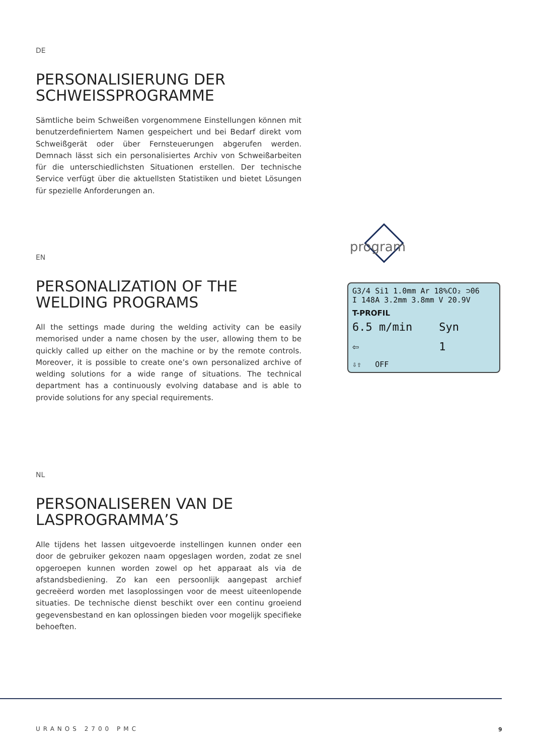DE
PERSONALISIERUNG DER SCHWEISSPROGRAMME
Sämtliche beim Schweißen vorgenommene Einstellungen können mit benutzerdefiniertem Namen gespeichert und bei Bedarf direkt vom Schweißgerät oder über Fernsteuerungen abgerufen werden. Demnach lässt sich ein personalisiertes Archiv von Schweißarbeiten für die unterschiedlichsten Situationen erstellen. Der technische Service verfügt über die aktuellsten Statistiken und bietet Lösungen für spezielle Anforderungen an.
EN
PERSONALIZATION OF THE WELDING PROGRAMS
All the settings made during the welding activity can be easily memorised under a name chosen by the user, allowing them to be quickly called up either on the machine or by the remote controls. Moreover, it is possible to create one’s own personalized archive of welding solutions for a wide range of situations. The technical department has a continuously evolving database and is able to provide solutions for any special requirements.
program
G3/4 Si1 1.0mm Ar 18%CO₂ ⊃06
I 148A 3.2mm 3.8mm V 20.9V
T-PROFIL
6.5 m/min Syn
⇦ 1
⇩⇧ OFF
NL
PERSONALISEREN VAN DE LASPROGRAMMA’S
Alle tijdens het lassen uitgevoerde instellingen kunnen onder een door de gebruiker gekozen naam opgeslagen worden, zodat ze snel opgeroepen kunnen worden zowel op het apparaat als via de afstandsbediening. Zo kan een persoonlijk aangepast archief gecreëerd worden met lasoplossingen voor de meest uiteenlopende situaties. De technische dienst beschikt over een continu groeiend gegevensbestand en kan oplossingen bieden voor mogelijk specifieke behoeften.
URANOS 2700 PMC 9